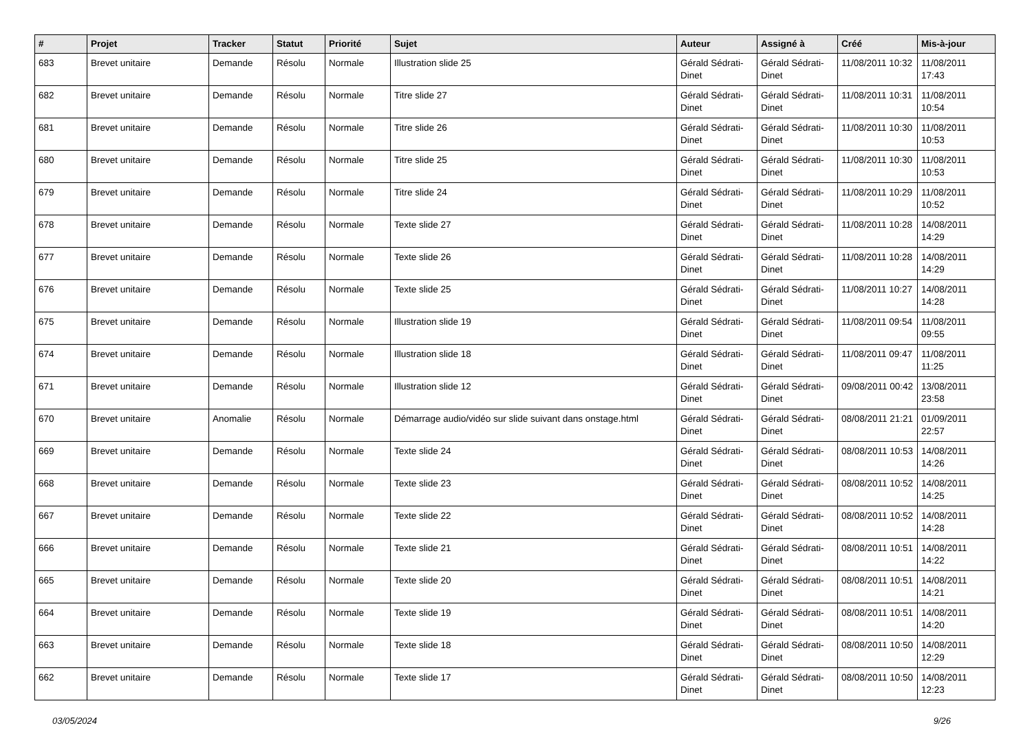| # | Projet | Tracker | Statut | Priorité | Sujet | Auteur | Assigné à | Créé | Mis-à-jour |
| --- | --- | --- | --- | --- | --- | --- | --- | --- | --- |
| 683 | Brevet unitaire | Demande | Résolu | Normale | Illustration slide 25 | Gérald Sédrati-Dinet | Gérald Sédrati-Dinet | 11/08/2011 10:32 | 11/08/2011 17:43 |
| 682 | Brevet unitaire | Demande | Résolu | Normale | Titre slide 27 | Gérald Sédrati-Dinet | Gérald Sédrati-Dinet | 11/08/2011 10:31 | 11/08/2011 10:54 |
| 681 | Brevet unitaire | Demande | Résolu | Normale | Titre slide 26 | Gérald Sédrati-Dinet | Gérald Sédrati-Dinet | 11/08/2011 10:30 | 11/08/2011 10:53 |
| 680 | Brevet unitaire | Demande | Résolu | Normale | Titre slide 25 | Gérald Sédrati-Dinet | Gérald Sédrati-Dinet | 11/08/2011 10:30 | 11/08/2011 10:53 |
| 679 | Brevet unitaire | Demande | Résolu | Normale | Titre slide 24 | Gérald Sédrati-Dinet | Gérald Sédrati-Dinet | 11/08/2011 10:29 | 11/08/2011 10:52 |
| 678 | Brevet unitaire | Demande | Résolu | Normale | Texte slide 27 | Gérald Sédrati-Dinet | Gérald Sédrati-Dinet | 11/08/2011 10:28 | 14/08/2011 14:29 |
| 677 | Brevet unitaire | Demande | Résolu | Normale | Texte slide 26 | Gérald Sédrati-Dinet | Gérald Sédrati-Dinet | 11/08/2011 10:28 | 14/08/2011 14:29 |
| 676 | Brevet unitaire | Demande | Résolu | Normale | Texte slide 25 | Gérald Sédrati-Dinet | Gérald Sédrati-Dinet | 11/08/2011 10:27 | 14/08/2011 14:28 |
| 675 | Brevet unitaire | Demande | Résolu | Normale | Illustration slide 19 | Gérald Sédrati-Dinet | Gérald Sédrati-Dinet | 11/08/2011 09:54 | 11/08/2011 09:55 |
| 674 | Brevet unitaire | Demande | Résolu | Normale | Illustration slide 18 | Gérald Sédrati-Dinet | Gérald Sédrati-Dinet | 11/08/2011 09:47 | 11/08/2011 11:25 |
| 671 | Brevet unitaire | Demande | Résolu | Normale | Illustration slide 12 | Gérald Sédrati-Dinet | Gérald Sédrati-Dinet | 09/08/2011 00:42 | 13/08/2011 23:58 |
| 670 | Brevet unitaire | Anomalie | Résolu | Normale | Démarrage audio/vidéo sur slide suivant dans onstage.html | Gérald Sédrati-Dinet | Gérald Sédrati-Dinet | 08/08/2011 21:21 | 01/09/2011 22:57 |
| 669 | Brevet unitaire | Demande | Résolu | Normale | Texte slide 24 | Gérald Sédrati-Dinet | Gérald Sédrati-Dinet | 08/08/2011 10:53 | 14/08/2011 14:26 |
| 668 | Brevet unitaire | Demande | Résolu | Normale | Texte slide 23 | Gérald Sédrati-Dinet | Gérald Sédrati-Dinet | 08/08/2011 10:52 | 14/08/2011 14:25 |
| 667 | Brevet unitaire | Demande | Résolu | Normale | Texte slide 22 | Gérald Sédrati-Dinet | Gérald Sédrati-Dinet | 08/08/2011 10:52 | 14/08/2011 14:28 |
| 666 | Brevet unitaire | Demande | Résolu | Normale | Texte slide 21 | Gérald Sédrati-Dinet | Gérald Sédrati-Dinet | 08/08/2011 10:51 | 14/08/2011 14:22 |
| 665 | Brevet unitaire | Demande | Résolu | Normale | Texte slide 20 | Gérald Sédrati-Dinet | Gérald Sédrati-Dinet | 08/08/2011 10:51 | 14/08/2011 14:21 |
| 664 | Brevet unitaire | Demande | Résolu | Normale | Texte slide 19 | Gérald Sédrati-Dinet | Gérald Sédrati-Dinet | 08/08/2011 10:51 | 14/08/2011 14:20 |
| 663 | Brevet unitaire | Demande | Résolu | Normale | Texte slide 18 | Gérald Sédrati-Dinet | Gérald Sédrati-Dinet | 08/08/2011 10:50 | 14/08/2011 12:29 |
| 662 | Brevet unitaire | Demande | Résolu | Normale | Texte slide 17 | Gérald Sédrati-Dinet | Gérald Sédrati-Dinet | 08/08/2011 10:50 | 14/08/2011 12:23 |
03/05/2024 9/26